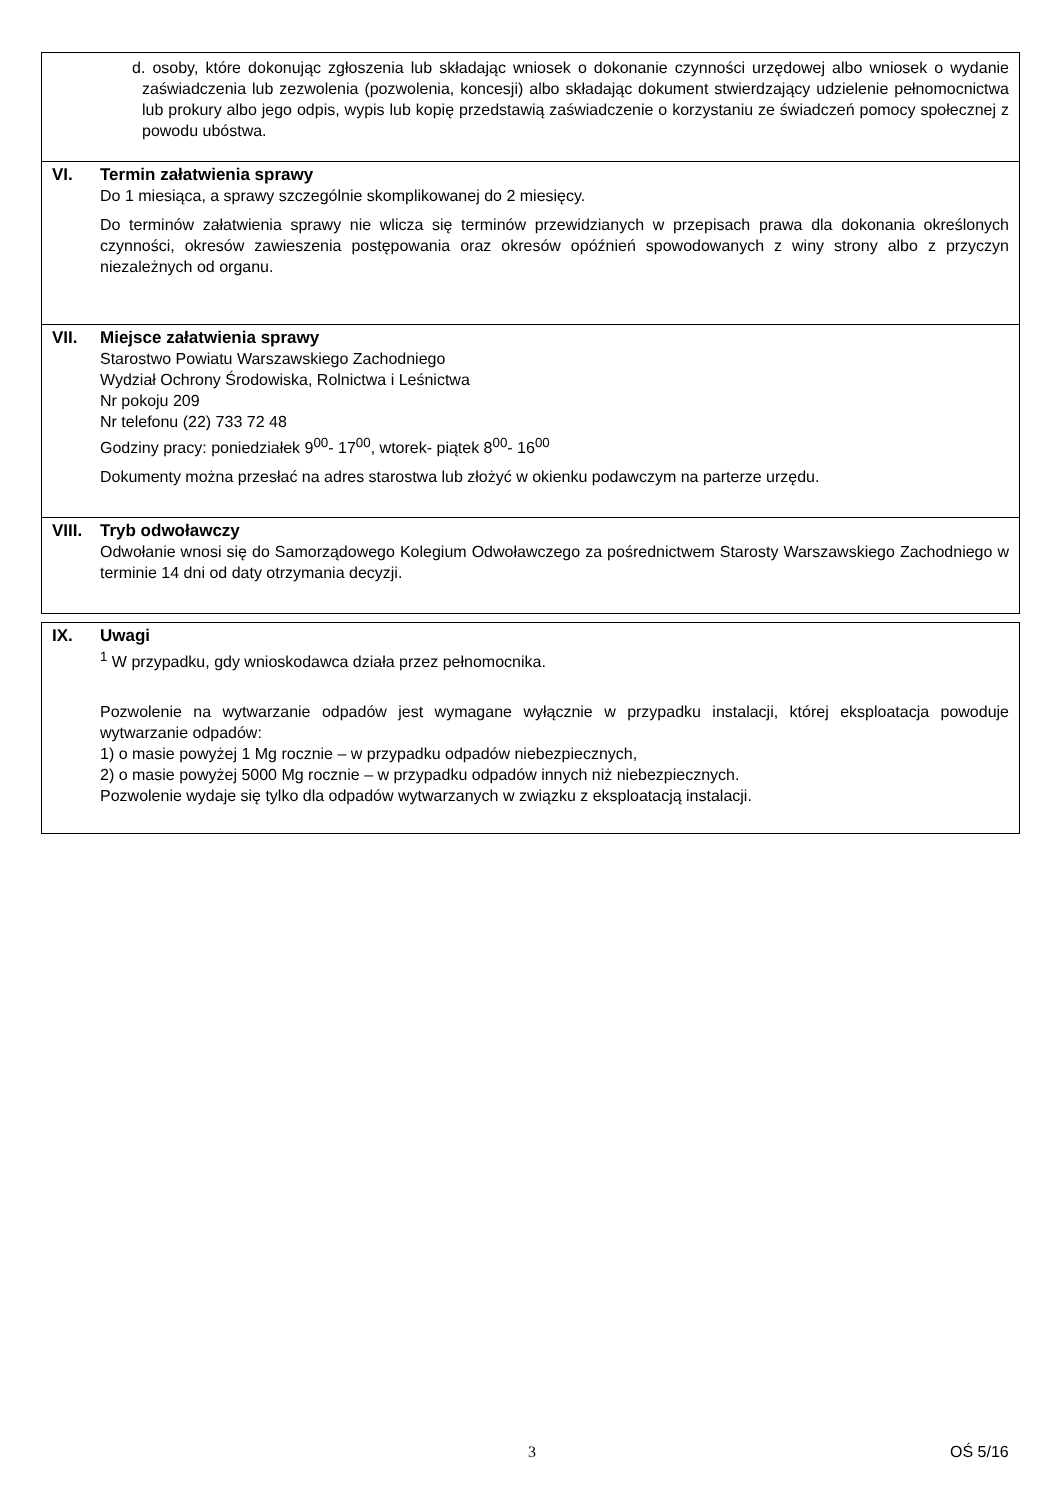d. osoby, które dokonując zgłoszenia lub składając wniosek o dokonanie czynności urzędowej albo wniosek o wydanie zaświadczenia lub zezwolenia (pozwolenia, koncesji) albo składając dokument stwierdzający udzielenie pełnomocnictwa lub prokury albo jego odpis, wypis lub kopię przedstawią zaświadczenie o korzystaniu ze świadczeń pomocy społecznej z powodu ubóstwa.
VI. Termin załatwienia sprawy
Do 1 miesiąca, a sprawy szczególnie skomplikowanej do 2 miesięcy.
Do terminów załatwienia sprawy nie wlicza się terminów przewidzianych w przepisach prawa dla dokonania określonych czynności, okresów zawieszenia postępowania oraz okresów opóźnień spowodowanych z winy strony albo z przyczyn niezależnych od organu.
VII. Miejsce załatwienia sprawy
Starostwo Powiatu Warszawskiego Zachodniego
Wydział Ochrony Środowiska, Rolnictwa i Leśnictwa
Nr pokoju 209
Nr telefonu (22) 733 72 48
Godziny pracy: poniedziałek 9<sup>00</sup>- 17<sup>00</sup>, wtorek- piątek 8<sup>00</sup>- 16<sup>00</sup>
Dokumenty można przesłać na adres starostwa lub złożyć w okienku podawczym na parterze urzędu.
VIII. Tryb odwoławczy
Odwołanie wnosi się do Samorządowego Kolegium Odwoławczego za pośrednictwem Starosty Warszawskiego Zachodniego w terminie 14 dni od daty otrzymania decyzji.
IX. Uwagi
<sup>1</sup> W przypadku, gdy wnioskodawca działa przez pełnomocnika.
Pozwolenie na wytwarzanie odpadów jest wymagane wyłącznie w przypadku instalacji, której eksploatacja powoduje wytwarzanie odpadów:
1) o masie powyżej 1 Mg rocznie – w przypadku odpadów niebezpiecznych,
2) o masie powyżej 5000 Mg rocznie – w przypadku odpadów innych niż niebezpiecznych.
Pozwolenie wydaje się tylko dla odpadów wytwarzanych w związku z eksploatacją instalacji.
3 OŚ 5/16